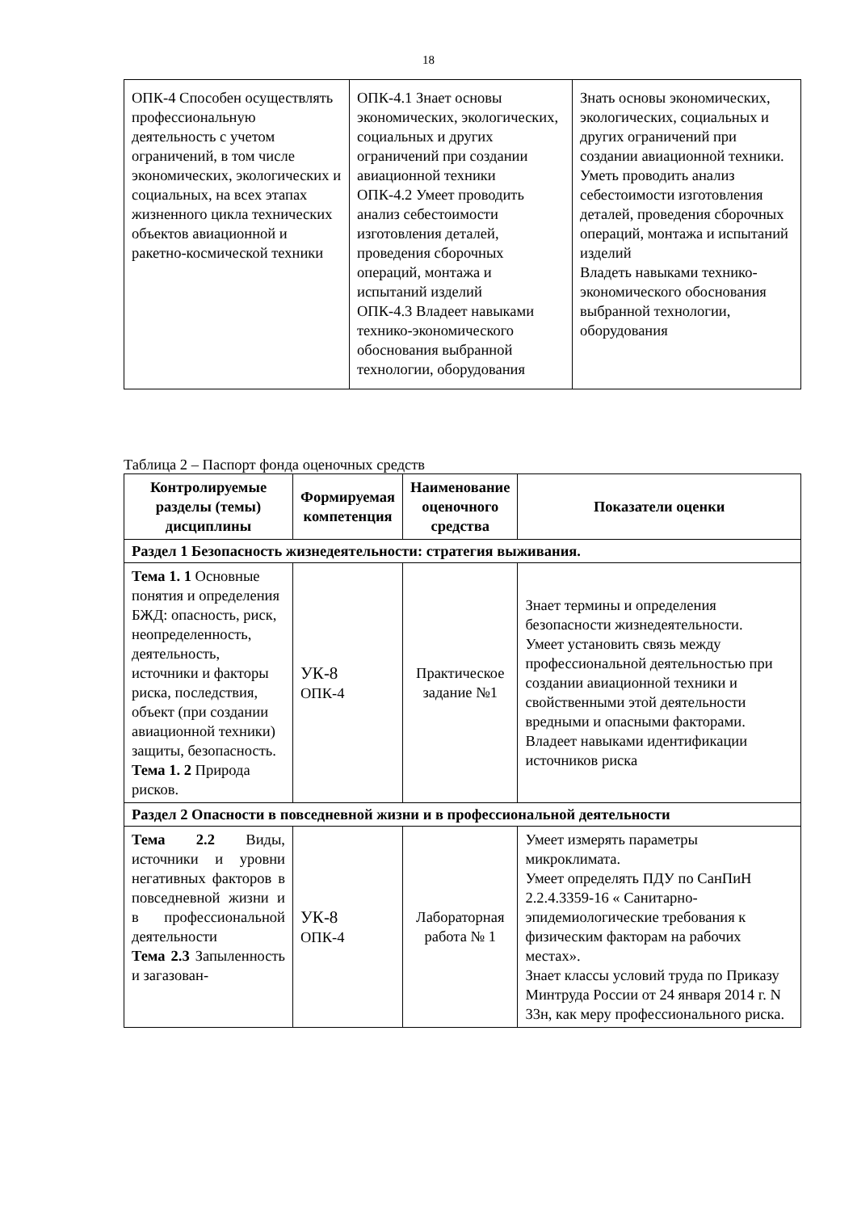18
| ОПК-4 Способен осуществлять профессиональную деятельность с учетом ограничений, в том числе экономических, экологических и социальных, на всех этапах жизненного цикла технических объектов авиационной и ракетно-космической техники | ОПК-4.1 Знает основы экономических, экологических, социальных и других ограничений при создании авиационной техники ОПК-4.2 Умеет проводить анализ себестоимости изготовления деталей, проведения сборочных операций, монтажа и испытаний изделий ОПК-4.3 Владеет навыками технико-экономического обоснования выбранной технологии, оборудования | Знать основы экономических, экологических, социальных и других ограничений при создании авиационной техники. Уметь проводить анализ себестоимости изготовления деталей, проведения сборочных операций, монтажа и испытаний изделий Владеть навыками технико-экономического обоснования выбранной технологии, оборудования |
Таблица 2 – Паспорт фонда оценочных средств
| Контролируемые разделы (темы) дисциплины | Формируемая компетенция | Наименование оценочного средства | Показатели оценки |
| --- | --- | --- | --- |
| Раздел 1 Безопасность жизнедеятельности: стратегия выживания. | | | |
| Тема 1. 1 Основные понятия и определения БЖД: опасность, риск, неопределенность, деятельность, источники и факторы риска, последствия, объект (при создании авиационной техники) защиты, безопасность. Тема 1. 2 Природа рисков. | УК-8 ОПК-4 | Практическое задание №1 | Знает термины и определения безопасности жизнедеятельности. Умеет установить связь между профессиональной деятельностью при создании авиационной техники и свойственными этой деятельности вредными и опасными факторами. Владеет навыками идентификации источников риска |
| Раздел 2 Опасности в повседневной жизни и в профессиональной деятельности | | | |
| Тема 2.2 Виды, источники и уровни негативных факторов в повседневной жизни и в профессиональной деятельности Тема 2.3 Запыленность и загазован- | УК-8 ОПК-4 | Лабораторная работа № 1 | Умеет измерять параметры микроклимата. Умеет определять ПДУ по СанПиН 2.2.4.3359-16 « Санитарно-эпидемиологические требования к физическим факторам на рабочих местах». Знает классы условий труда по Приказу Минтруда России от 24 января 2014 г. N 33н, как меру профессионального риска. |